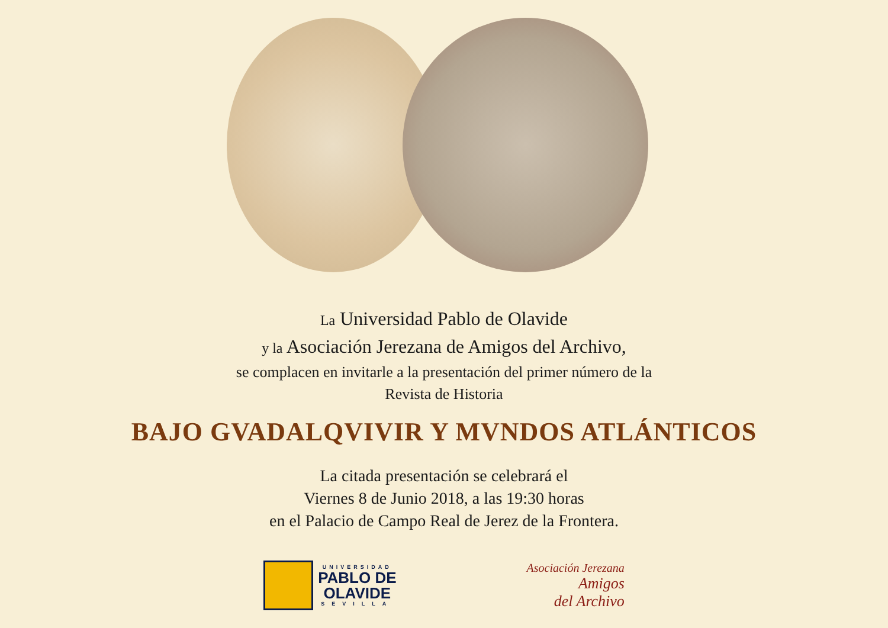La Universidad Pablo de Olavide
y la Asociación Jerezana de Amigos del Archivo,
se complacen en invitarle a la presentación del primer número de la
Revista de Historia
BAJO GVADALQVIVIR Y MVNDOS ATLÁNTICOS
La citada presentación se celebrará el
Viernes 8 de Junio 2018, a las 19:30 horas
en el Palacio de Campo Real de Jerez de la Frontera.
UNIVERSIDAD
PABLO DE
OLAVIDE
SEVILLA
Asociación Jerezana
Amigos
del Archivo